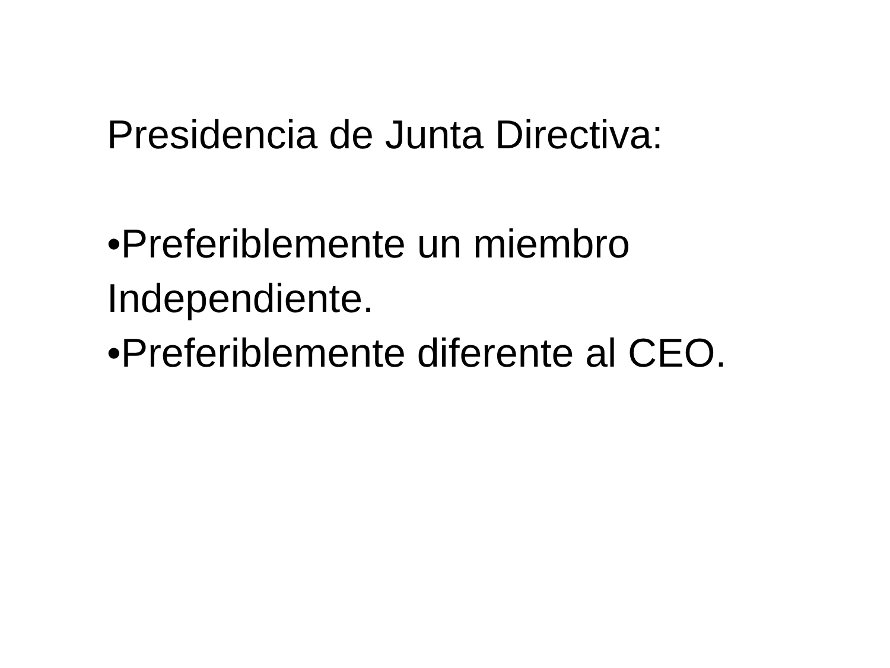Presidencia de Junta Directiva:
•Preferiblemente un miembro Independiente.
•Preferiblemente diferente al CEO.